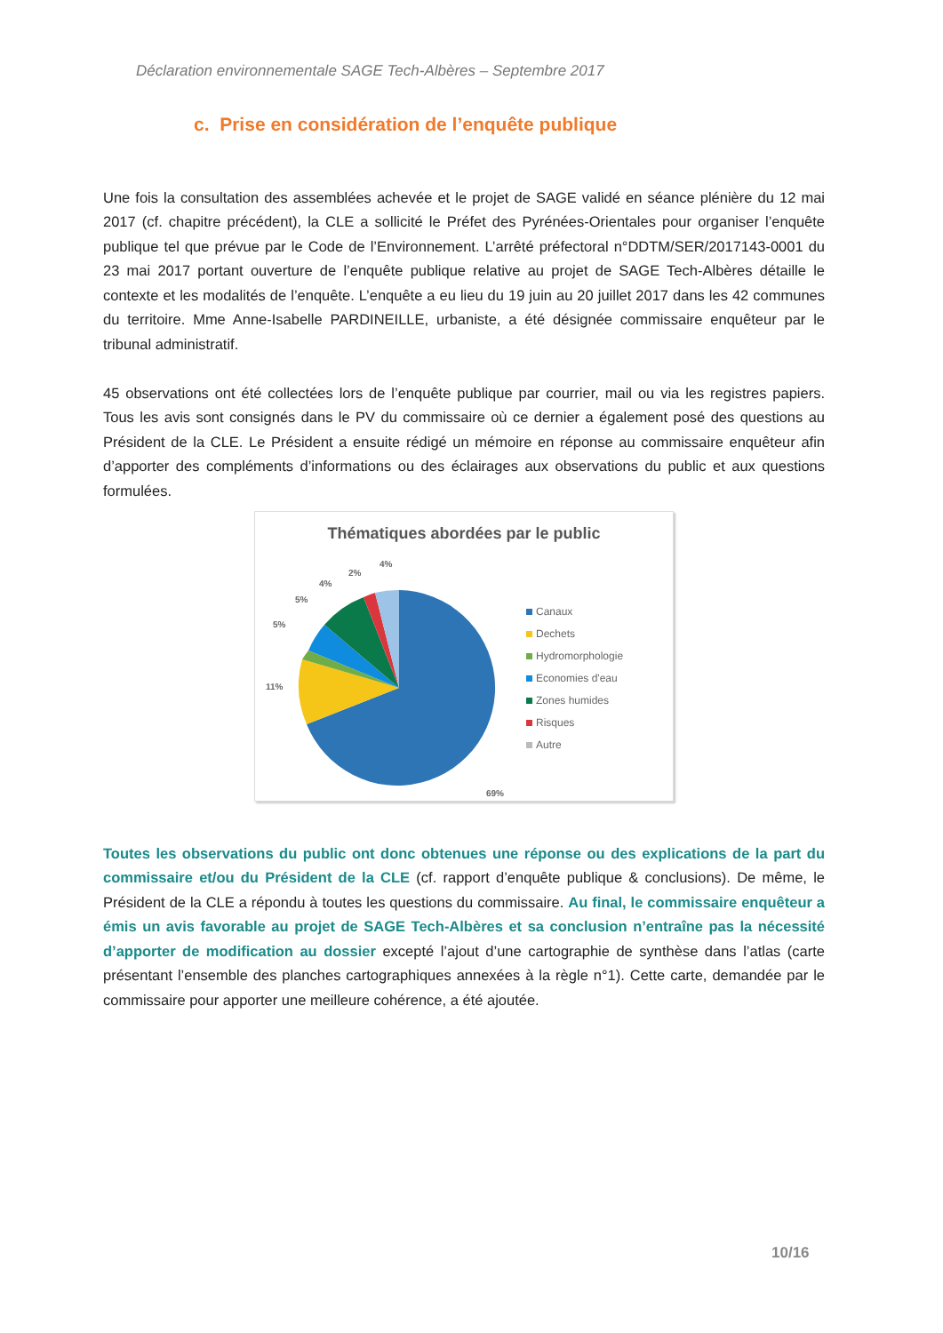Déclaration environnementale SAGE Tech-Albères – Septembre 2017
c. Prise en considération de l’enquête publique
Une fois la consultation des assemblées achevée et le projet de SAGE validé en séance plénière du 12 mai 2017 (cf. chapitre précédent), la CLE a sollicité le Préfet des Pyrénées-Orientales pour organiser l’enquête publique tel que prévue par le Code de l’Environnement. L’arrêté préfectoral n°DDTM/SER/2017143-0001 du 23 mai 2017 portant ouverture de l’enquête publique relative au projet de SAGE Tech-Albères détaille le contexte et les modalités de l’enquête. L’enquête a eu lieu du 19 juin au 20 juillet 2017 dans les 42 communes du territoire. Mme Anne-Isabelle PARDINEILLE, urbaniste, a été désignée commissaire enquêteur par le tribunal administratif.
45 observations ont été collectées lors de l’enquête publique par courrier, mail ou via les registres papiers. Tous les avis sont consignés dans le PV du commissaire où ce dernier a également posé des questions au Président de la CLE. Le Président a ensuite rédigé un mémoire en réponse au commissaire enquêteur afin d’apporter des compléments d’informations ou des éclairages aux observations du public et aux questions formulées.
Thématiques abordées par le public
4%
2%
4%
5%
5%
11%
69%
Canaux
Dechets
Hydromorphologie
Economies d'eau
Zones humides
Risques
Autre
Toutes les observations du public ont donc obtenues une réponse ou des explications de la part du commissaire et/ou du Président de la CLE (cf. rapport d’enquête publique & conclusions). De même, le Président de la CLE a répondu à toutes les questions du commissaire. Au final, le commissaire enquêteur a émis un avis favorable au projet de SAGE Tech-Albères et sa conclusion n’entraîne pas la nécessité d’apporter de modification au dossier excepté l’ajout d’une cartographie de synthèse dans l’atlas (carte présentant l’ensemble des planches cartographiques annexées à la règle n°1). Cette carte, demandée par le commissaire pour apporter une meilleure cohérence, a été ajoutée.
10/16